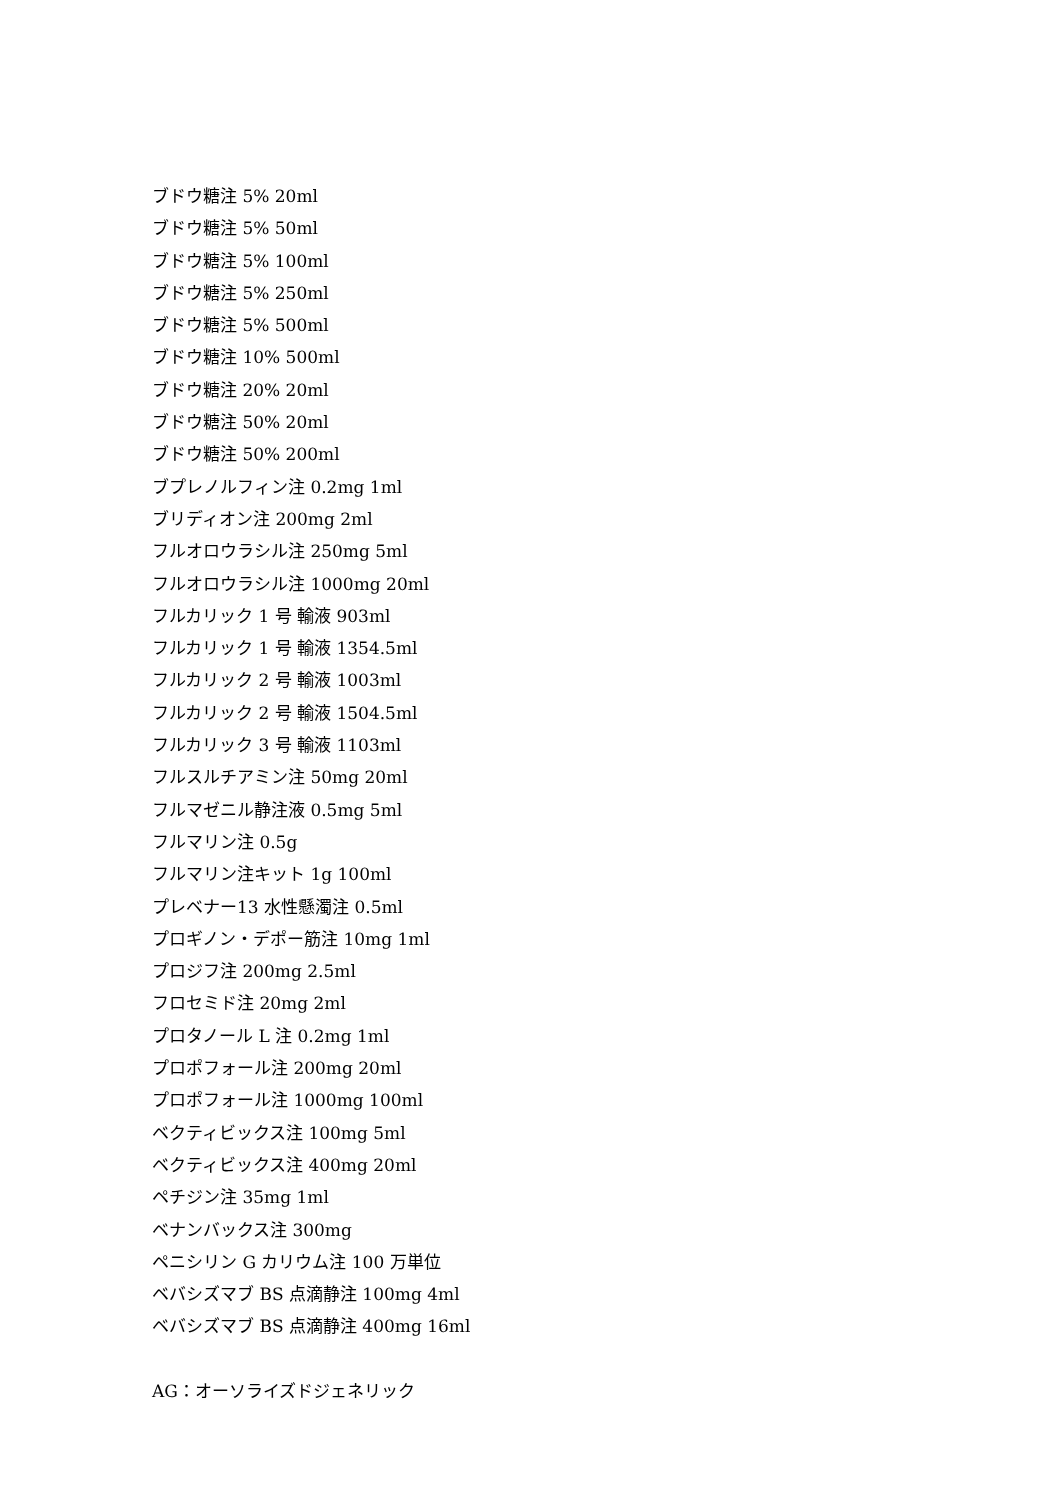ブドウ糖注 5% 20ml
ブドウ糖注 5% 50ml
ブドウ糖注 5% 100ml
ブドウ糖注 5% 250ml
ブドウ糖注 5% 500ml
ブドウ糖注 10% 500ml
ブドウ糖注 20% 20ml
ブドウ糖注 50% 20ml
ブドウ糖注 50% 200ml
ブプレノルフィン注 0.2mg 1ml
ブリディオン注 200mg 2ml
フルオロウラシル注 250mg 5ml
フルオロウラシル注 1000mg 20ml
フルカリック 1 号 輸液 903ml
フルカリック 1 号 輸液 1354.5ml
フルカリック 2 号 輸液 1003ml
フルカリック 2 号 輸液 1504.5ml
フルカリック 3 号 輸液 1103ml
フルスルチアミン注 50mg 20ml
フルマゼニル静注液 0.5mg 5ml
フルマリン注 0.5g
フルマリン注キット 1g 100ml
プレベナー13 水性懸濁注 0.5ml
プロギノン・デポー筋注 10mg 1ml
プロジフ注 200mg 2.5ml
フロセミド注 20mg 2ml
プロタノール L 注 0.2mg 1ml
プロポフォール注 200mg 20ml
プロポフォール注 1000mg 100ml
ベクティビックス注 100mg 5ml
ベクティビックス注 400mg 20ml
ペチジン注 35mg 1ml
ベナンバックス注 300mg
ペニシリン G カリウム注 100 万単位
ベバシズマブ BS 点滴静注 100mg 4ml
ベバシズマブ BS 点滴静注 400mg 16ml
AG：オーソライズドジェネリック